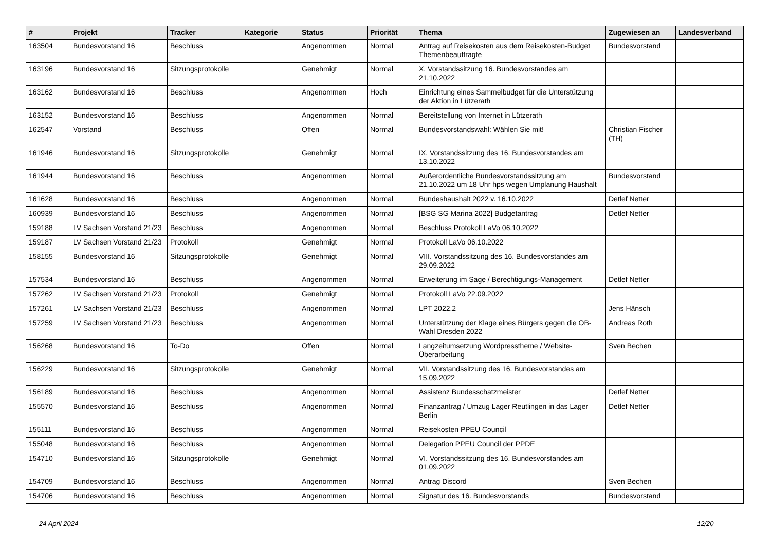| # | Projekt | Tracker | Kategorie | Status | Priorität | Thema | Zugewiesen an | Landesverband |
| --- | --- | --- | --- | --- | --- | --- | --- | --- |
| 163504 | Bundesvorstand 16 | Beschluss | | Angenommen | Normal | Antrag auf Reisekosten aus dem Reisekosten-Budget Themenbeauftragte | Bundesvorstand | |
| 163196 | Bundesvorstand 16 | Sitzungsprotokolle | | Genehmigt | Normal | X. Vorstandssitzung 16. Bundesvorstandes am 21.10.2022 | | |
| 163162 | Bundesvorstand 16 | Beschluss | | Angenommen | Hoch | Einrichtung eines Sammelbudget für die Unterstützung der Aktion in Lützerath | | |
| 163152 | Bundesvorstand 16 | Beschluss | | Angenommen | Normal | Bereitstellung von Internet in Lützerath | | |
| 162547 | Vorstand | Beschluss | | Offen | Normal | Bundesvorstandswahl: Wählen Sie mit! | Christian Fischer (TH) | |
| 161946 | Bundesvorstand 16 | Sitzungsprotokolle | | Genehmigt | Normal | IX. Vorstandssitzung des 16. Bundesvorstandes am 13.10.2022 | | |
| 161944 | Bundesvorstand 16 | Beschluss | | Angenommen | Normal | Außerordentliche Bundesvorstandssitzung am 21.10.2022 um 18 Uhr hps wegen Umplanung Haushalt | Bundesvorstand | |
| 161628 | Bundesvorstand 16 | Beschluss | | Angenommen | Normal | Bundeshaushalt 2022 v. 16.10.2022 | Detlef Netter | |
| 160939 | Bundesvorstand 16 | Beschluss | | Angenommen | Normal | [BSG SG Marina 2022] Budgetantrag | Detlef Netter | |
| 159188 | LV Sachsen Vorstand 21/23 | Beschluss | | Angenommen | Normal | Beschluss Protokoll LaVo 06.10.2022 | | |
| 159187 | LV Sachsen Vorstand 21/23 | Protokoll | | Genehmigt | Normal | Protokoll LaVo 06.10.2022 | | |
| 158155 | Bundesvorstand 16 | Sitzungsprotokolle | | Genehmigt | Normal | VIII. Vorstandssitzung des 16. Bundesvorstandes am 29.09.2022 | | |
| 157534 | Bundesvorstand 16 | Beschluss | | Angenommen | Normal | Erweiterung im Sage / Berechtigungs-Management | Detlef Netter | |
| 157262 | LV Sachsen Vorstand 21/23 | Protokoll | | Genehmigt | Normal | Protokoll LaVo 22.09.2022 | | |
| 157261 | LV Sachsen Vorstand 21/23 | Beschluss | | Angenommen | Normal | LPT 2022.2 | Jens Hänsch | |
| 157259 | LV Sachsen Vorstand 21/23 | Beschluss | | Angenommen | Normal | Unterstützung der Klage eines Bürgers gegen die OB-Wahl Dresden 2022 | Andreas Roth | |
| 156268 | Bundesvorstand 16 | To-Do | | Offen | Normal | Langzeitumsetzung Wordpresstheme / Website-Überarbeitung | Sven Bechen | |
| 156229 | Bundesvorstand 16 | Sitzungsprotokolle | | Genehmigt | Normal | VII. Vorstandssitzung des 16. Bundesvorstandes am 15.09.2022 | | |
| 156189 | Bundesvorstand 16 | Beschluss | | Angenommen | Normal | Assistenz Bundesschatzmeister | Detlef Netter | |
| 155570 | Bundesvorstand 16 | Beschluss | | Angenommen | Normal | Finanzantrag / Umzug Lager Reutlingen in das Lager Berlin | Detlef Netter | |
| 155111 | Bundesvorstand 16 | Beschluss | | Angenommen | Normal | Reisekosten PPEU Council | | |
| 155048 | Bundesvorstand 16 | Beschluss | | Angenommen | Normal | Delegation PPEU Council der PPDE | | |
| 154710 | Bundesvorstand 16 | Sitzungsprotokolle | | Genehmigt | Normal | VI. Vorstandssitzung des 16. Bundesvorstandes am 01.09.2022 | | |
| 154709 | Bundesvorstand 16 | Beschluss | | Angenommen | Normal | Antrag Discord | Sven Bechen | |
| 154706 | Bundesvorstand 16 | Beschluss | | Angenommen | Normal | Signatur des 16. Bundesvorstands | Bundesvorstand | |
24 April 2024 12/20